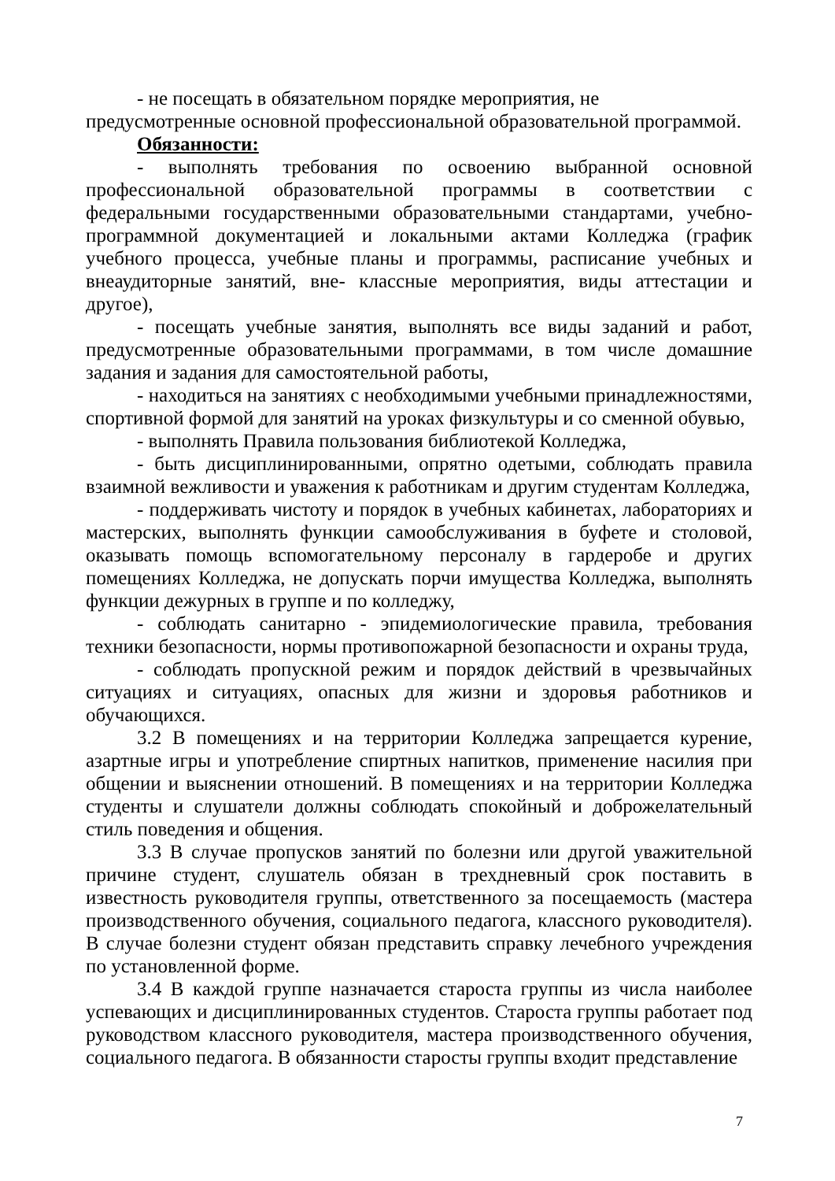- не посещать в обязательном порядке мероприятия, не предусмотренные основной профессиональной образовательной программой.
Обязанности:
- выполнять требования по освоению выбранной основной профессиональной образовательной программы в соответствии с федеральными государственными образовательными стандартами, учебно-программной документацией и локальными актами Колледжа (график учебного процесса, учебные планы и программы, расписание учебных и внеаудиторные занятий, вне- классные мероприятия, виды аттестации и другое),
- посещать учебные занятия, выполнять все виды заданий и работ, предусмотренные образовательными программами, в том числе домашние задания и задания для самостоятельной работы,
- находиться на занятиях с необходимыми учебными принадлежностями, спортивной формой для занятий на уроках физкультуры и со сменной обувью,
- выполнять Правила пользования библиотекой Колледжа,
- быть дисциплинированными, опрятно одетыми, соблюдать правила взаимной вежливости и уважения к работникам и другим студентам Колледжа,
- поддерживать чистоту и порядок в учебных кабинетах, лабораториях и мастерских, выполнять функции самообслуживания в буфете и столовой, оказывать помощь вспомогательному персоналу в гардеробе и других помещениях Колледжа, не допускать порчи имущества Колледжа, выполнять функции дежурных в группе и по колледжу,
- соблюдать санитарно - эпидемиологические правила, требования техники безопасности, нормы противопожарной безопасности и охраны труда,
- соблюдать пропускной режим и порядок действий в чрезвычайных ситуациях и ситуациях, опасных для жизни и здоровья работников и обучающихся.
3.2 В помещениях и на территории Колледжа запрещается курение, азартные игры и употребление спиртных напитков, применение насилия при общении и выяснении отношений. В помещениях и на территории Колледжа студенты и слушатели должны соблюдать спокойный и доброжелательный стиль поведения и общения.
3.3 В случае пропусков занятий по болезни или другой уважительной причине студент, слушатель обязан в трехдневный срок поставить в известность руководителя группы, ответственного за посещаемость (мастера производственного обучения, социального педагога, классного руководителя). В случае болезни студент обязан представить справку лечебного учреждения по установленной форме.
3.4 В каждой группе назначается староста группы из числа наиболее успевающих и дисциплинированных студентов. Староста группы работает под руководством классного руководителя, мастера производственного обучения, социального педагога. В обязанности старосты группы входит представление
7